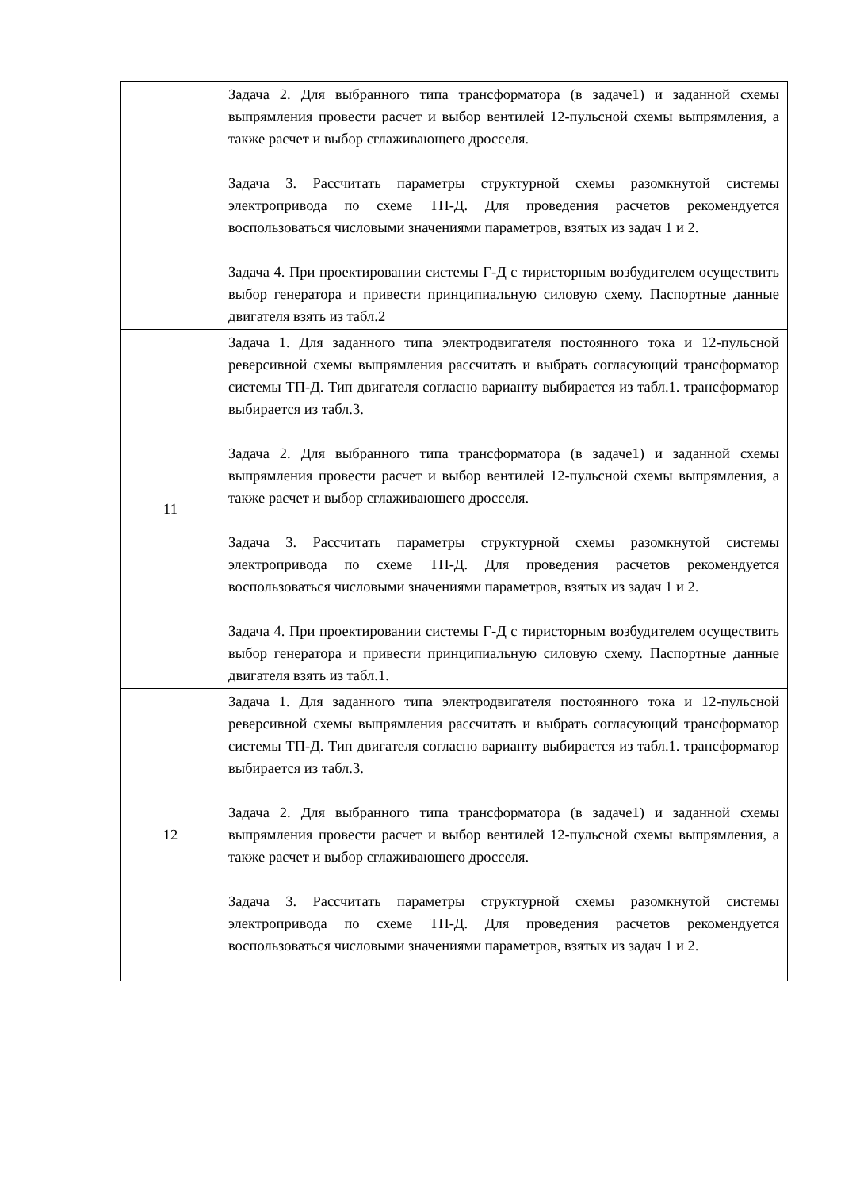| | Задача 2. Для выбранного типа трансформатора (в задаче1) и заданной схемы выпрямления провести расчет и выбор вентилей 12-пульсной схемы выпрямления, а также расчет и выбор сглаживающего дросселя. Задача 3. Рассчитать параметры структурной схемы разомкнутой системы электропривода по схеме ТП-Д. Для проведения расчетов рекомендуется воспользоваться числовыми значениями параметров, взятых из задач 1 и 2. Задача 4. При проектировании системы Г-Д с тиристорным возбудителем осуществить выбор генератора и привести принципиальную силовую схему. Паспортные данные двигателя взять из табл.2 |
| 11 | Задача 1. Для заданного типа электродвигателя постоянного тока и 12-пульсной реверсивной схемы выпрямления рассчитать и выбрать согласующий трансформатор системы ТП-Д. Тип двигателя согласно варианту выбирается из табл.1. трансформатор выбирается из табл.3. Задача 2. Для выбранного типа трансформатора (в задаче1) и заданной схемы выпрямления провести расчет и выбор вентилей 12-пульсной схемы выпрямления, а также расчет и выбор сглаживающего дросселя. Задача 3. Рассчитать параметры структурной схемы разомкнутой системы электропривода по схеме ТП-Д. Для проведения расчетов рекомендуется воспользоваться числовыми значениями параметров, взятых из задач 1 и 2. Задача 4. При проектировании системы Г-Д с тиристорным возбудителем осуществить выбор генератора и привести принципиальную силовую схему. Паспортные данные двигателя взять из табл.1. |
| 12 | Задача 1. Для заданного типа электродвигателя постоянного тока и 12-пульсной реверсивной схемы выпрямления рассчитать и выбрать согласующий трансформатор системы ТП-Д. Тип двигателя согласно варианту выбирается из табл.1. трансформатор выбирается из табл.3. Задача 2. Для выбранного типа трансформатора (в задаче1) и заданной схемы выпрямления провести расчет и выбор вентилей 12-пульсной схемы выпрямления, а также расчет и выбор сглаживающего дросселя. Задача 3. Рассчитать параметры структурной схемы разомкнутой системы электропривода по схеме ТП-Д. Для проведения расчетов рекомендуется воспользоваться числовыми значениями параметров, взятых из задач 1 и 2. |